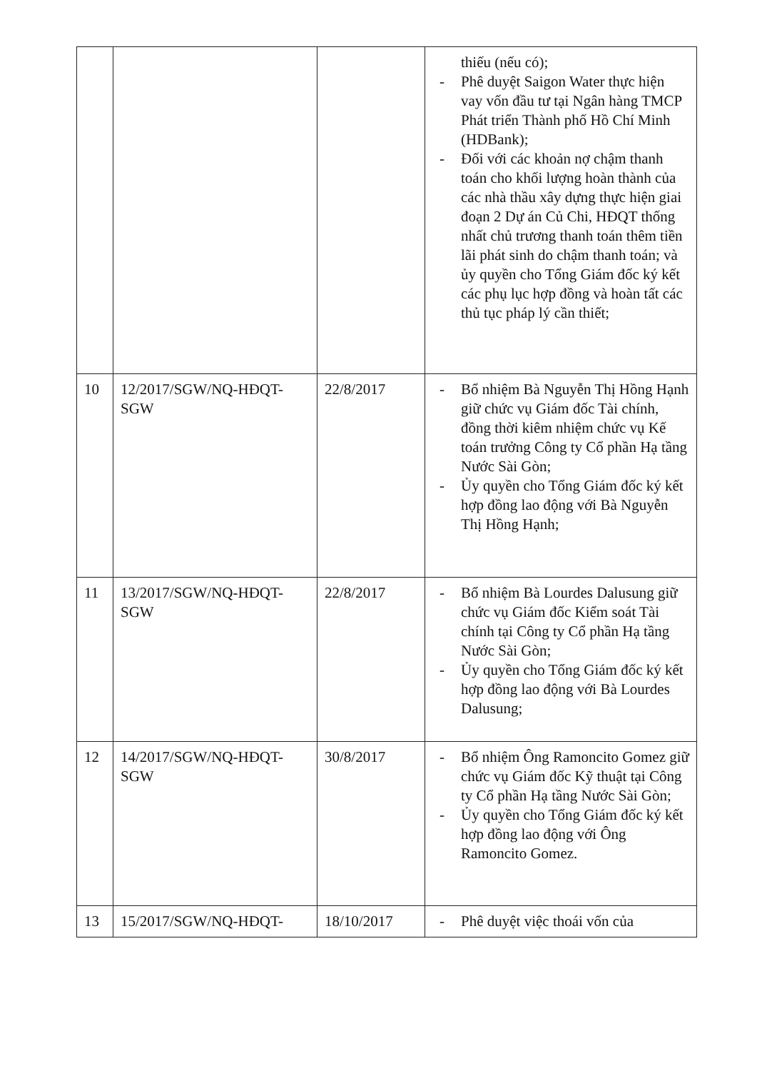| | | | thiếu (nếu có); - Phê duyệt Saigon Water thực hiện vay vốn đầu tư tại Ngân hàng TMCP Phát triển Thành phố Hồ Chí Minh (HDBank); - Đối với các khoản nợ chậm thanh toán cho khối lượng hoàn thành của các nhà thầu xây dựng thực hiện giai đoạn 2 Dự án Củ Chi, HĐQT thống nhất chủ trương thanh toán thêm tiền lãi phát sinh do chậm thanh toán; và ủy quyền cho Tổng Giám đốc ký kết các phụ lục hợp đồng và hoàn tất các thủ tục pháp lý cần thiết; |
| 10 | 12/2017/SGW/NQ-HĐQT-SGW | 22/8/2017 | - Bổ nhiệm Bà Nguyễn Thị Hồng Hạnh giữ chức vụ Giám đốc Tài chính, đồng thời kiêm nhiệm chức vụ Kế toán trưởng Công ty Cổ phần Hạ tầng Nước Sài Gòn; - Ủy quyền cho Tổng Giám đốc ký kết hợp đồng lao động với Bà Nguyễn Thị Hồng Hạnh; |
| 11 | 13/2017/SGW/NQ-HĐQT-SGW | 22/8/2017 | - Bổ nhiệm Bà Lourdes Dalusung giữ chức vụ Giám đốc Kiểm soát Tài chính tại Công ty Cổ phần Hạ tầng Nước Sài Gòn; - Ủy quyền cho Tổng Giám đốc ký kết hợp đồng lao động với Bà Lourdes Dalusung; |
| 12 | 14/2017/SGW/NQ-HĐQT-SGW | 30/8/2017 | - Bổ nhiệm Ông Ramoncito Gomez giữ chức vụ Giám đốc Kỹ thuật tại Công ty Cổ phần Hạ tầng Nước Sài Gòn; - Ủy quyền cho Tổng Giám đốc ký kết hợp đồng lao động với Ông Ramoncito Gomez. |
| 13 | 15/2017/SGW/NQ-HĐQT- | 18/10/2017 | - Phê duyệt việc thoái vốn của |